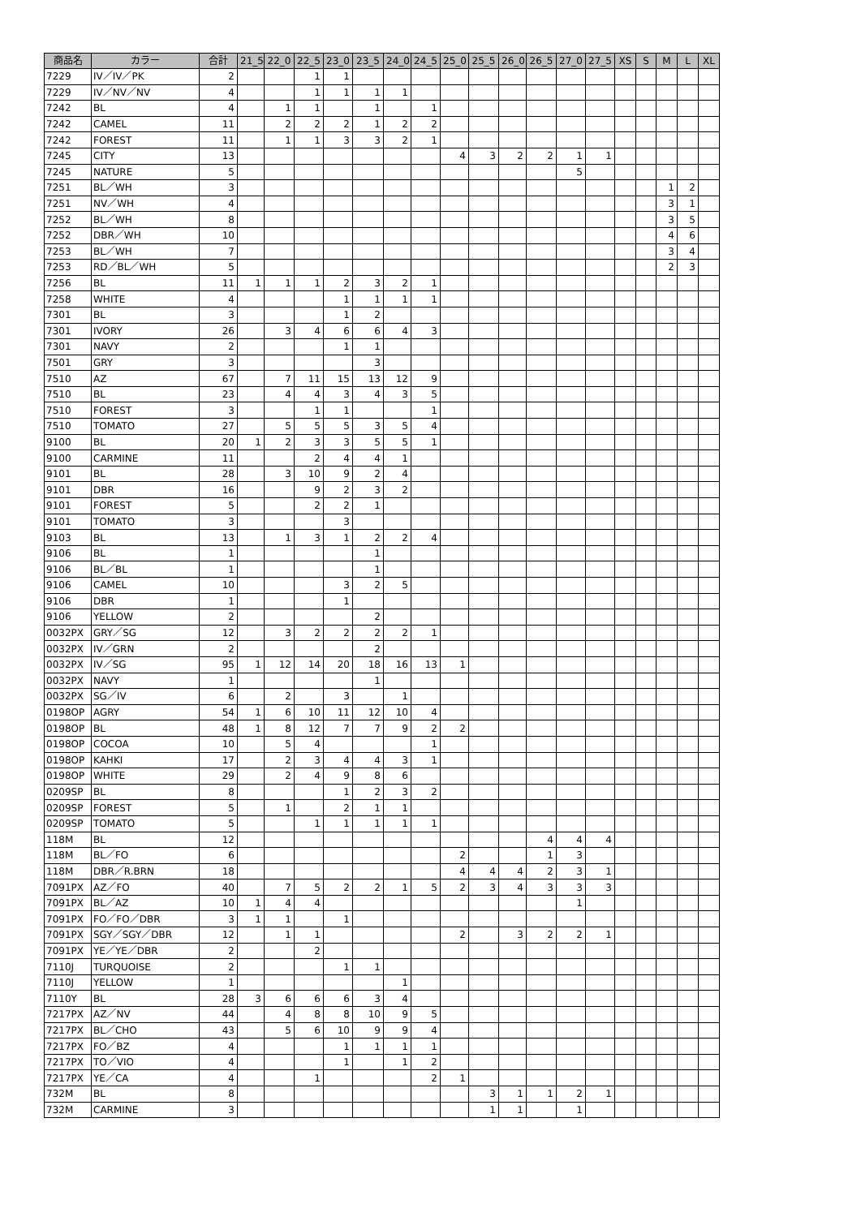| 商品名 | カラー | 合計 | 21_5 | 22_0 | 22_5 | 23_0 | 23_5 | 24_0 | 24_5 | 25_0 | 25_5 | 26_0 | 26_5 | 27_0 | 27_5 | XS | S | M | L | XL |
| --- | --- | --- | --- | --- | --- | --- | --- | --- | --- | --- | --- | --- | --- | --- | --- | --- | --- | --- | --- | --- |
| 7229 | IV／IV／PK | 2 | | | 1 | 1 | | | | | | | | | | | | | | |
| 7229 | IV／NV／NV | 4 | | | 1 | 1 | 1 | 1 | | | | | | | | | | | | |
| 7242 | BL | 4 | | 1 | 1 | | 1 | | 1 | | | | | | | | | | | |
| 7242 | CAMEL | 11 | | 2 | 2 | 2 | 1 | 2 | 2 | | | | | | | | | | | |
| 7242 | FOREST | 11 | | 1 | 1 | 3 | 3 | 2 | 1 | | | | | | | | | | | |
| 7245 | CITY | 13 | | | | | | | | 4 | 3 | 2 | 2 | 1 | 1 | | | | | |
| 7245 | NATURE | 5 | | | | | | | | | | | | 5 | | | | | | |
| 7251 | BL／WH | 3 | | | | | | | | | | | | | | | | 1 | 2 | |
| 7251 | NV／WH | 4 | | | | | | | | | | | | | | | | 3 | 1 | |
| 7252 | BL／WH | 8 | | | | | | | | | | | | | | | | 3 | 5 | |
| 7252 | DBR／WH | 10 | | | | | | | | | | | | | | | | 4 | 6 | |
| 7253 | BL／WH | 7 | | | | | | | | | | | | | | | | 3 | 4 | |
| 7253 | RD／BL／WH | 5 | | | | | | | | | | | | | | | | 2 | 3 | |
| 7256 | BL | 11 | 1 | 1 | 1 | 2 | 3 | 2 | 1 | | | | | | | | | | | |
| 7258 | WHITE | 4 | | | | 1 | 1 | 1 | 1 | | | | | | | | | | | |
| 7301 | BL | 3 | | | | 1 | 2 | | | | | | | | | | | | | |
| 7301 | IVORY | 26 | | 3 | 4 | 6 | 6 | 4 | 3 | | | | | | | | | | | |
| 7301 | NAVY | 2 | | | | 1 | 1 | | | | | | | | | | | | | |
| 7501 | GRY | 3 | | | | | 3 | | | | | | | | | | | | | |
| 7510 | AZ | 67 | | 7 | 11 | 15 | 13 | 12 | 9 | | | | | | | | | | | |
| 7510 | BL | 23 | | 4 | 4 | 3 | 4 | 3 | 5 | | | | | | | | | | | |
| 7510 | FOREST | 3 | | | 1 | 1 | | | 1 | | | | | | | | | | | |
| 7510 | TOMATO | 27 | | 5 | 5 | 5 | 3 | 5 | 4 | | | | | | | | | | | |
| 9100 | BL | 20 | 1 | 2 | 3 | 3 | 5 | 5 | 1 | | | | | | | | | | | |
| 9100 | CARMINE | 11 | | | 2 | 4 | 4 | 1 | | | | | | | | | | | | |
| 9101 | BL | 28 | | 3 | 10 | 9 | 2 | 4 | | | | | | | | | | | | |
| 9101 | DBR | 16 | | | 9 | 2 | 3 | 2 | | | | | | | | | | | | |
| 9101 | FOREST | 5 | | | 2 | 2 | 1 | | | | | | | | | | | | | |
| 9101 | TOMATO | 3 | | | | 3 | | | | | | | | | | | | | | |
| 9103 | BL | 13 | | 1 | 3 | 1 | 2 | 2 | 4 | | | | | | | | | | | |
| 9106 | BL | 1 | | | | | 1 | | | | | | | | | | | | | |
| 9106 | BL／BL | 1 | | | | | 1 | | | | | | | | | | | | | |
| 9106 | CAMEL | 10 | | | | 3 | 2 | 5 | | | | | | | | | | | | |
| 9106 | DBR | 1 | | | | 1 | | | | | | | | | | | | | | |
| 9106 | YELLOW | 2 | | | | | 2 | | | | | | | | | | | | | |
| 0032PX | GRY／SG | 12 | | 3 | 2 | 2 | 2 | 2 | 1 | | | | | | | | | | | |
| 0032PX | IV／GRN | 2 | | | | | 2 | | | | | | | | | | | | | |
| 0032PX | IV／SG | 95 | 1 | 12 | 14 | 20 | 18 | 16 | 13 | 1 | | | | | | | | | | |
| 0032PX | NAVY | 1 | | | | | 1 | | | | | | | | | | | | | |
| 0032PX | SG／IV | 6 | | 2 | | 3 | | 1 | | | | | | | | | | | | |
| 0198OP | AGRY | 54 | 1 | 6 | 10 | 11 | 12 | 10 | 4 | | | | | | | | | | | |
| 0198OP | BL | 48 | 1 | 8 | 12 | 7 | 7 | 9 | 2 | 2 | | | | | | | | | | |
| 0198OP | COCOA | 10 | | 5 | 4 | | | | 1 | | | | | | | | | | | |
| 0198OP | KAHKI | 17 | | 2 | 3 | 4 | 4 | 3 | 1 | | | | | | | | | | | |
| 0198OP | WHITE | 29 | | 2 | 4 | 9 | 8 | 6 | | | | | | | | | | | | |
| 0209SP | BL | 8 | | | | 1 | 2 | 3 | 2 | | | | | | | | | | | |
| 0209SP | FOREST | 5 | | 1 | | 2 | 1 | 1 | | | | | | | | | | | | |
| 0209SP | TOMATO | 5 | | | 1 | 1 | 1 | 1 | 1 | | | | | | | | | | | |
| 118M | BL | 12 | | | | | | | | | | | 4 | 4 | 4 | | | | | |
| 118M | BL／FO | 6 | | | | | | | | 2 | | | 1 | 3 | | | | | | |
| 118M | DBR／R.BRN | 18 | | | | | | | | 4 | 4 | 4 | 2 | 3 | 1 | | | | | |
| 7091PX | AZ／FO | 40 | | 7 | 5 | 2 | 2 | 1 | 5 | 2 | 3 | 4 | 3 | 3 | 3 | | | | | |
| 7091PX | BL／AZ | 10 | 1 | 4 | 4 | | | | | | | | | 1 | | | | | | |
| 7091PX | FO／FO／DBR | 3 | 1 | 1 | | 1 | | | | | | | | | | | | | | |
| 7091PX | SGY／SGY／DBR | 12 | | 1 | 1 | | | | | 2 | | 3 | 2 | 2 | 1 | | | | | |
| 7091PX | YE／YE／DBR | 2 | | | 2 | | | | | | | | | | | | | | | |
| 7110J | TURQUOISE | 2 | | | | 1 | 1 | | | | | | | | | | | | | |
| 7110J | YELLOW | 1 | | | | | | 1 | | | | | | | | | | | | |
| 7110Y | BL | 28 | 3 | 6 | 6 | 6 | 3 | 4 | | | | | | | | | | | | |
| 7217PX | AZ／NV | 44 | | 4 | 8 | 8 | 10 | 9 | 5 | | | | | | | | | | | |
| 7217PX | BL／CHO | 43 | | 5 | 6 | 10 | 9 | 9 | 4 | | | | | | | | | | | |
| 7217PX | FO／BZ | 4 | | | | 1 | 1 | 1 | 1 | | | | | | | | | | | |
| 7217PX | TO／VIO | 4 | | | | 1 | | 1 | 2 | | | | | | | | | | | |
| 7217PX | YE／CA | 4 | | | 1 | | | | 2 | 1 | | | | | | | | | | |
| 732M | BL | 8 | | | | | | | | | 3 | 1 | 1 | 2 | 1 | | | | | |
| 732M | CARMINE | 3 | | | | | | | | | 1 | 1 | | 1 | | | | | | |